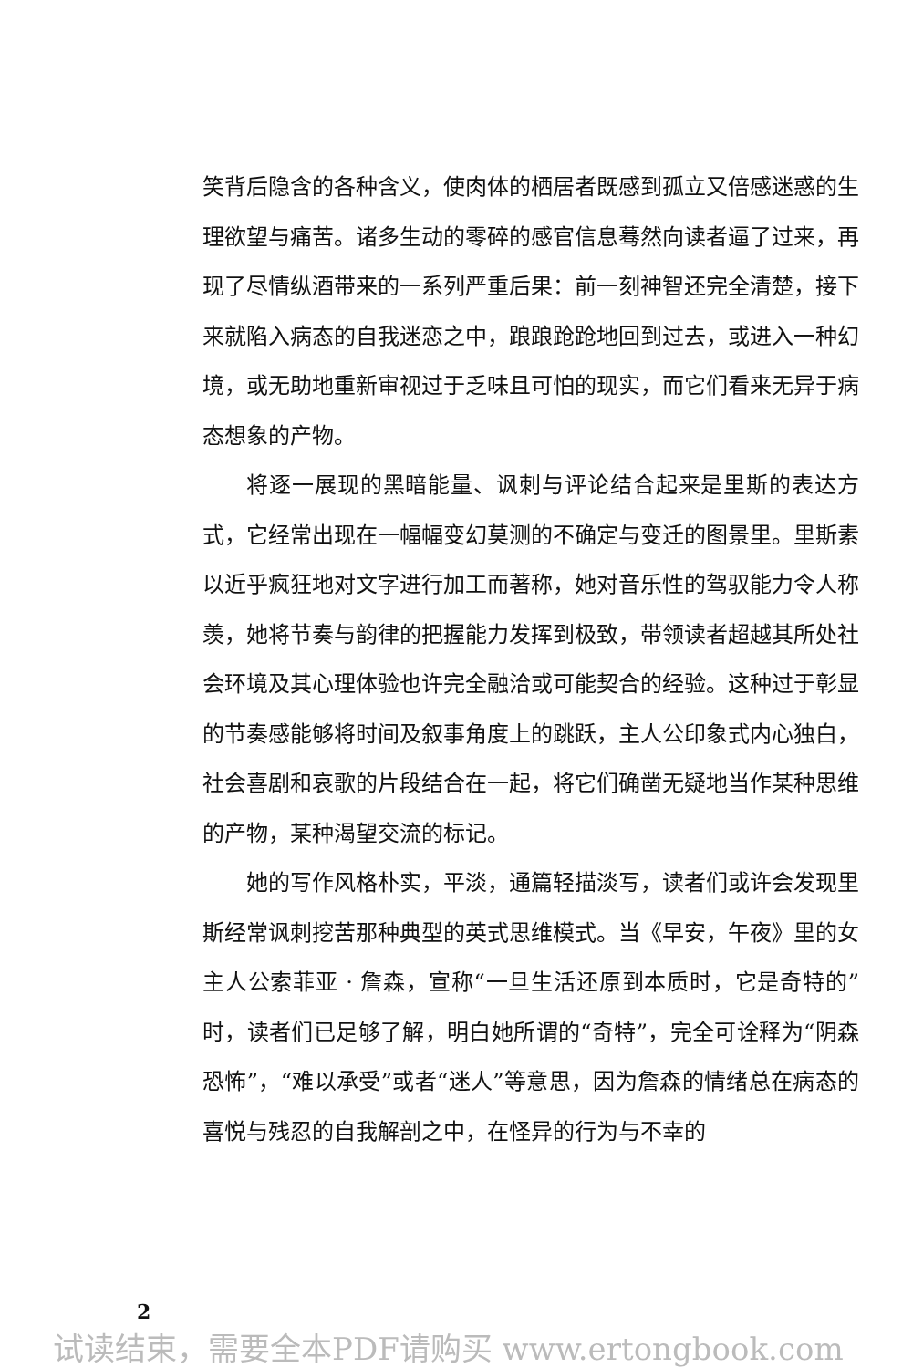笑背后隐含的各种含义，使肉体的栖居者既感到孤立又倍感迷惑的生理欲望与痛苦。诸多生动的零碎的感官信息蓦然向读者逼了过来，再现了尽情纵酒带来的一系列严重后果：前一刻神智还完全清楚，接下来就陷入病态的自我迷恋之中，踉踉跄跄地回到过去，或进入一种幻境，或无助地重新审视过于乏味且可怕的现实，而它们看来无异于病态想象的产物。
将逐一展现的黑暗能量、讽刺与评论结合起来是里斯的表达方式，它经常出现在一幅幅变幻莫测的不确定与变迁的图景里。里斯素以近乎疯狂地对文字进行加工而著称，她对音乐性的驾驭能力令人称羡，她将节奏与韵律的把握能力发挥到极致，带领读者超越其所处社会环境及其心理体验也许完全融洽或可能契合的经验。这种过于彰显的节奏感能够将时间及叙事角度上的跳跃，主人公印象式内心独白，社会喜剧和哀歌的片段结合在一起，将它们确凿无疑地当作某种思维的产物，某种渴望交流的标记。
她的写作风格朴实，平淡，通篇轻描淡写，读者们或许会发现里斯经常讽刺挖苦那种典型的英式思维模式。当《早安，午夜》里的女主人公索菲亚 · 詹森，宣称“一旦生活还原到本质时，它是奇特的”时，读者们已足够了解，明白她所谓的“奇特”，完全可诠释为“阴森恐怖”，“难以承受”或者“迷人”等意思，因为詹森的情绪总在病态的喜悦与残忍的自我解剖之中，在怪异的行为与不幸的
2
试读结束，需要全本PDF请购买 www.ertongbook.com